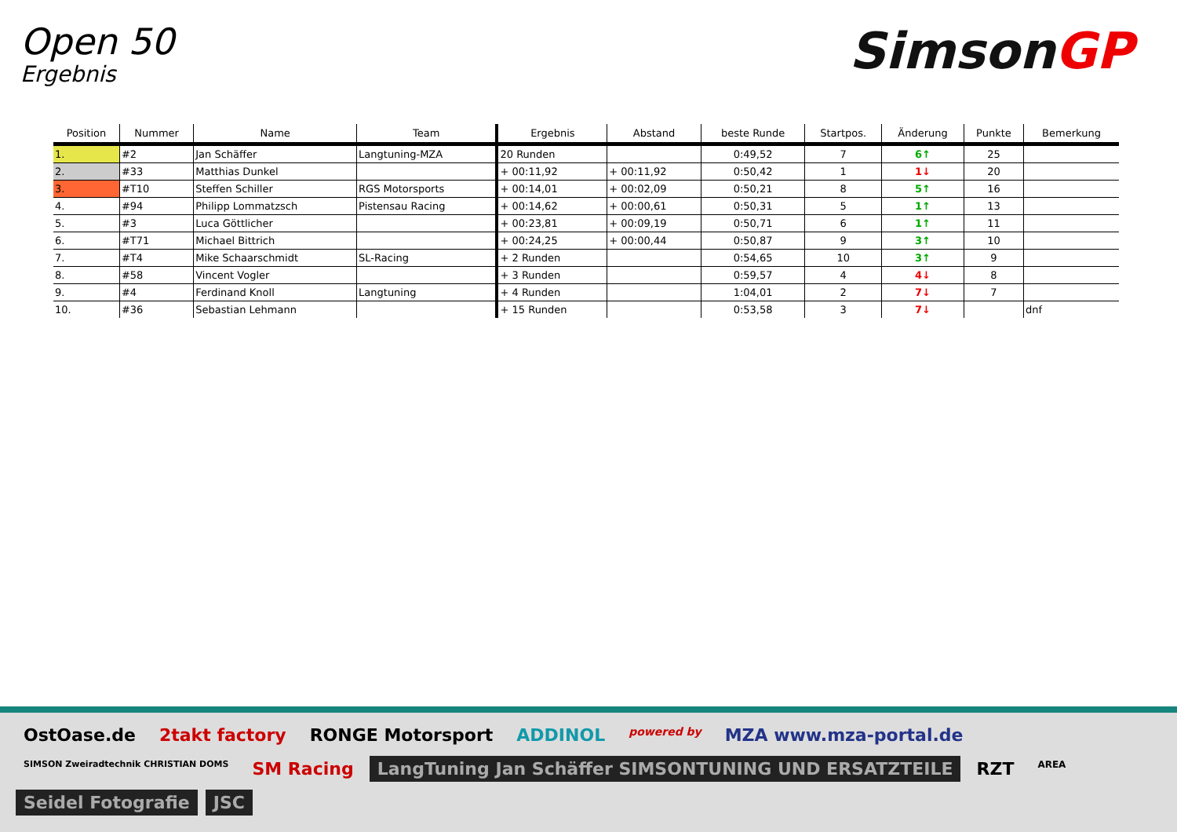Open 50
Ergebnis
SimsonGP
| Position | Nummer | Name | Team | Ergebnis | Abstand | beste Runde | Startpos. | Änderung | Punkte | Bemerkung |
| --- | --- | --- | --- | --- | --- | --- | --- | --- | --- | --- |
| 1. | #2 | Jan Schäffer | Langtuning-MZA | 20 Runden | | 0:49,52 | 7 | 6↑ | 25 | |
| 2. | #33 | Matthias Dunkel | | + 00:11,92 | + 00:11,92 | 0:50,42 | 1 | 1↓ | 20 | |
| 3. | #T10 | Steffen Schiller | RGS Motorsports | + 00:14,01 | + 00:02,09 | 0:50,21 | 8 | 5↑ | 16 | |
| 4. | #94 | Philipp Lommatzsch | Pistensau Racing | + 00:14,62 | + 00:00,61 | 0:50,31 | 5 | 1↑ | 13 | |
| 5. | #3 | Luca Göttlicher | | + 00:23,81 | + 00:09,19 | 0:50,71 | 6 | 1↑ | 11 | |
| 6. | #T71 | Michael Bittrich | | + 00:24,25 | + 00:00,44 | 0:50,87 | 9 | 3↑ | 10 | |
| 7. | #T4 | Mike Schaarschmidt | SL-Racing | + 2 Runden | | 0:54,65 | 10 | 3↑ | 9 | |
| 8. | #58 | Vincent Vogler | | + 3 Runden | | 0:59,57 | 4 | 4↓ | 8 | |
| 9. | #4 | Ferdinand Knoll | Langtuning | + 4 Runden | | 1:04,01 | 2 | 7↓ | 7 | |
| 10. | #36 | Sebastian Lehmann | | + 15 Runden | | 0:53,58 | 3 | 7↓ | | dnf |
OstOase.de
2takt factory
RONGE Motorsport
ADDINOL
powered by
MZA www.mza-portal.de
SIMSON Zweiradtechnik CHRISTIAN DOMS
SM Racing
LangTuning Jan Schäffer SIMSONTUNING UND ERSATZTEILE
RZT
AREA
Seidel Fotografie
JSC